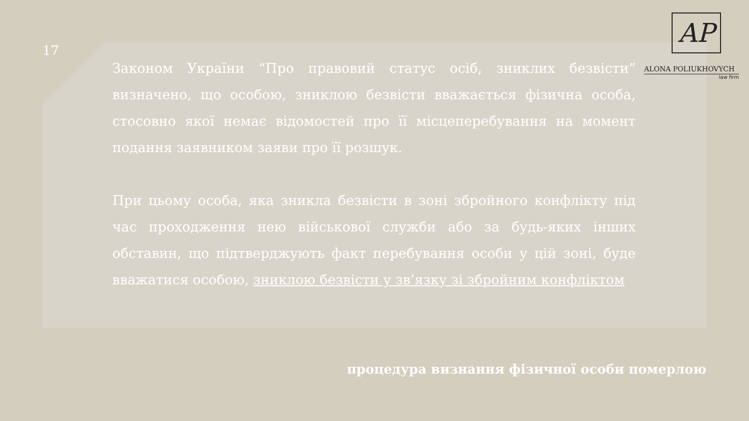17
AP
ALONA POLIUKHOVYCH
law firm
Законом України “Про правовий статус осіб, зниклих безвісти” визначено, що особою, зниклою безвісти вважається фізична особа, стосовно якої немає відомостей про її місцеперебування на момент подання заявником заяви про її розшук.
При цьому особа, яка зникла безвісти в зоні збройного конфлікту під час проходження нею військової служби або за будь-яких інших обставин, що підтверджують факт перебування особи у цій зоні, буде вважатися особою, зниклою безвісти у зв’язку зі збройним конфліктом
процедура визнання фізичної особи померлою